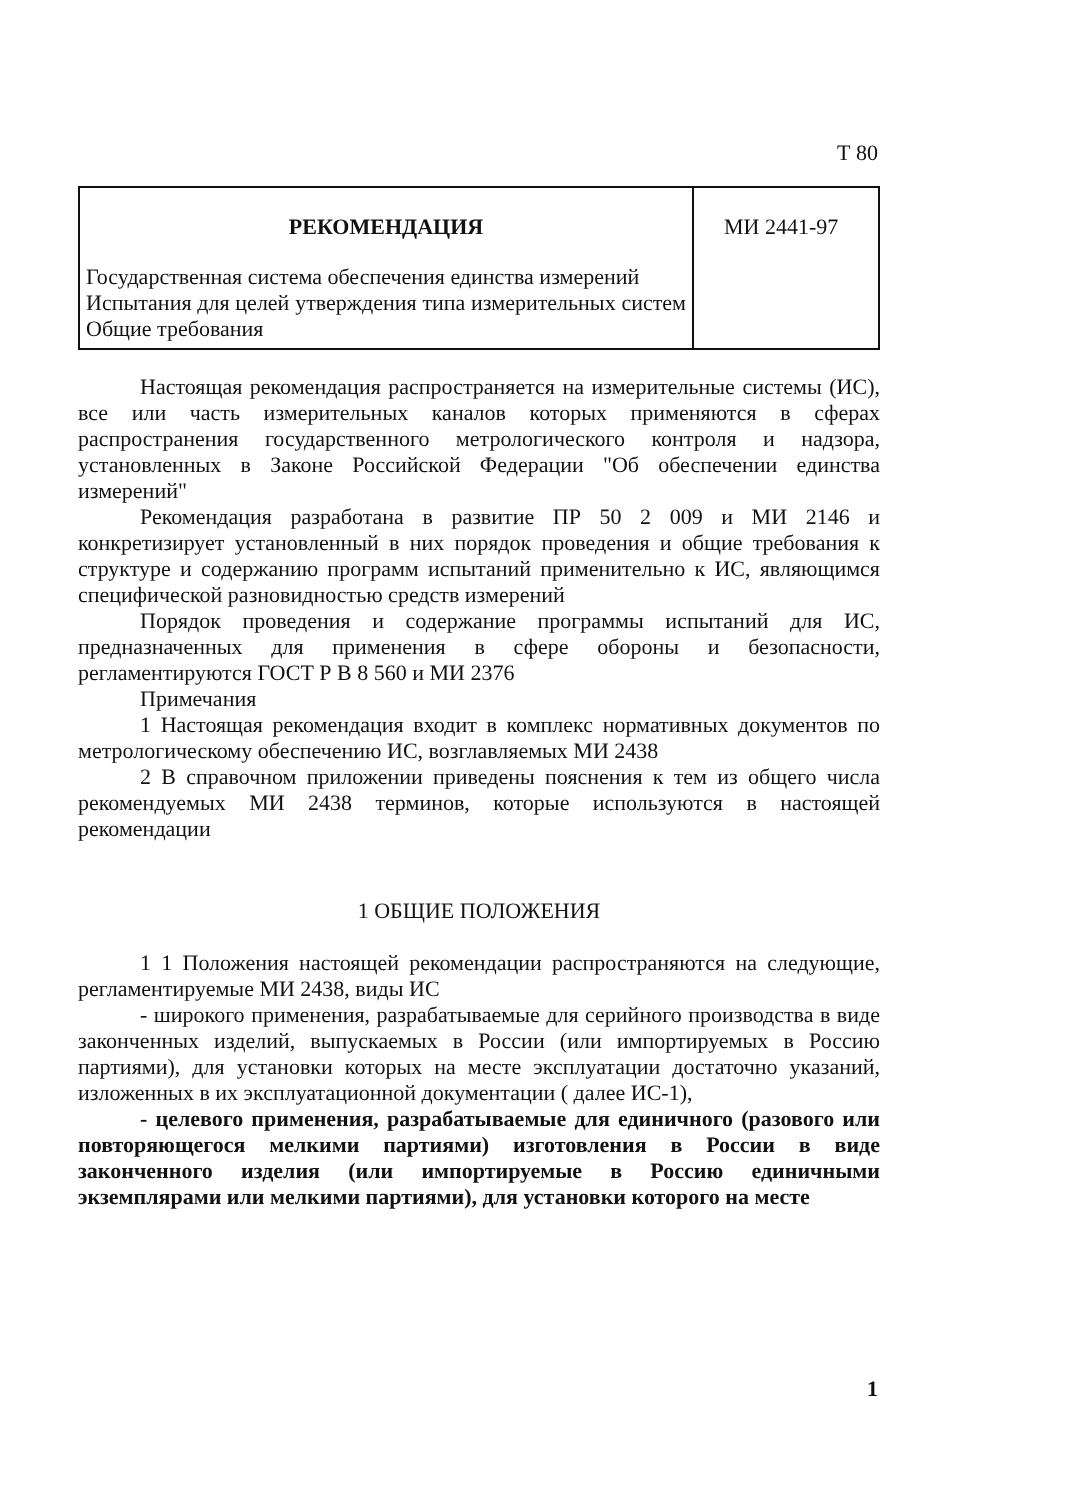Т 80
| РЕКОМЕНДАЦИЯ Государственная система обеспечения единства измерений Испытания для целей утверждения типа измерительных систем Общие требования | МИ 2441-97 |
Настоящая рекомендация распространяется на измерительные системы (ИС), все или часть измерительных каналов которых применяются в сферах распространения государственного метрологического контроля и надзора, установленных в Законе Российской Федерации "Об обеспечении единства измерений"
Рекомендация разработана в развитие ПР 50 2 009 и МИ 2146 и конкретизирует установленный в них порядок проведения и общие требования к структуре и содержанию программ испытаний применительно к ИС, являющимся специфической разновидностью средств измерений
Порядок проведения и содержание программы испытаний для ИС, предназначенных для применения в сфере обороны и безопасности, регламентируются ГОСТ Р В 8 560 и МИ 2376
Примечания
1 Настоящая рекомендация входит в комплекс нормативных документов по метрологическому обеспечению ИС, возглавляемых МИ 2438
2 В справочном приложении приведены пояснения к тем из общего числа рекомендуемых МИ 2438 терминов, которые используются в настоящей рекомендации
1 ОБЩИЕ ПОЛОЖЕНИЯ
1 1 Положения настоящей рекомендации распространяются на следующие, регламентируемые МИ 2438, виды ИС
- широкого применения, разрабатываемые для серийного производства в виде законченных изделий, выпускаемых в России (или импортируемых в Россию партиями), для установки которых на месте эксплуатации достаточно указаний, изложенных в их эксплуатационной документации ( далее ИС-1),
- целевого применения, разрабатываемые для единичного (разового или повторяющегося мелкими партиями) изготовления в России в виде законченного изделия (или импортируемые в Россию единичными экземплярами или мелкими партиями), для установки которого на месте
1